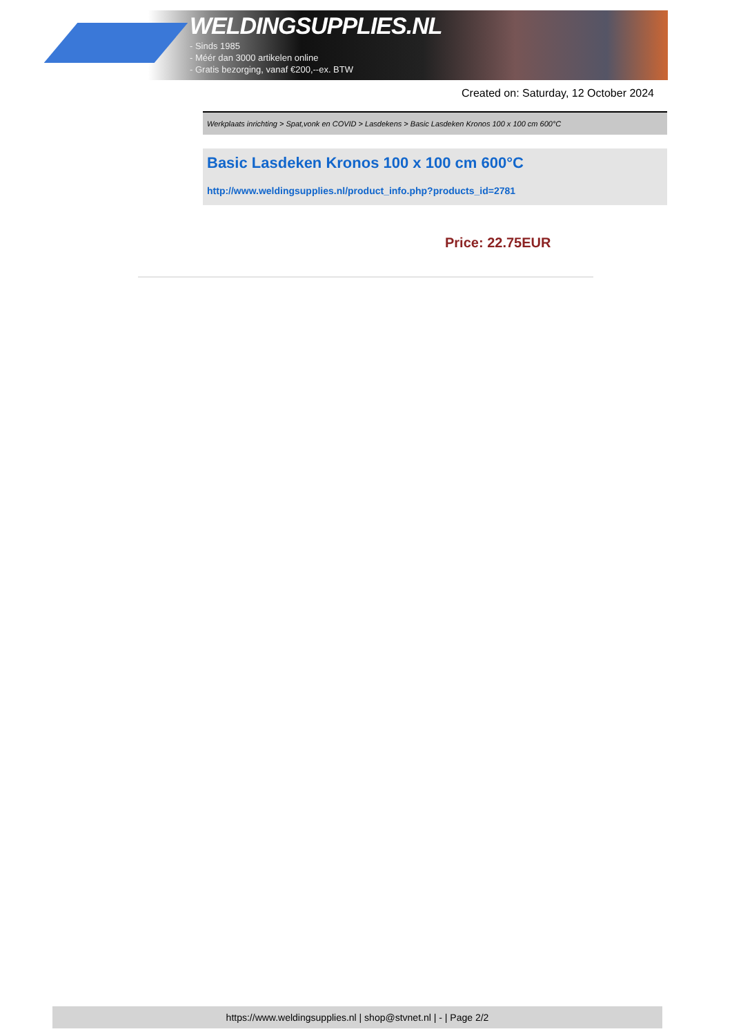WELDINGSUPPLIES.NL
- Sinds 1985
- Méér dan 3000 artikelen online
- Gratis bezorging, vanaf €200,--ex. BTW
Created on: Saturday, 12 October 2024
Werkplaats inrichting > Spat,vonk en COVID > Lasdekens > Basic Lasdeken Kronos 100 x 100 cm 600°C
Basic Lasdeken Kronos 100 x 100 cm 600°C
http://www.weldingsupplies.nl/product_info.php?products_id=2781
Price: 22.75EUR
https://www.weldingsupplies.nl | shop@stvnet.nl | - | Page 2/2